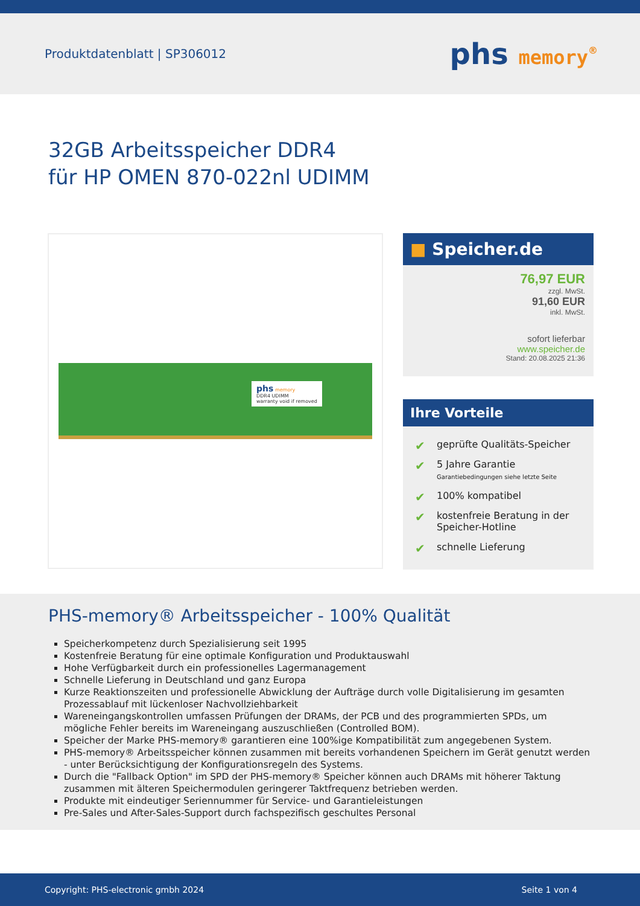Produktdatenblatt | SP306012
phs memory<sup>®</sup>
32GB Arbeitsspeicher DDR4
für HP OMEN 870-022nl UDIMM
phs memory
DDR4 UDIMM
warranty void if removed
■ Speicher.de
76,97 EUR
zzgl. MwSt.
91,60 EUR
inkl. MwSt.
sofort lieferbar
www.speicher.de
Stand: 20.08.2025 21:36
Ihre Vorteile
✔ geprüfte Qualitäts-Speicher
✔ 5 Jahre Garantie
Garantiebedingungen siehe letzte Seite
✔ 100% kompatibel
✔ kostenfreie Beratung in der Speicher-Hotline
✔ schnelle Lieferung
PHS-memory® Arbeitsspeicher - 100% Qualität
Speicherkompetenz durch Spezialisierung seit 1995
Kostenfreie Beratung für eine optimale Konfiguration und Produktauswahl
Hohe Verfügbarkeit durch ein professionelles Lagermanagement
Schnelle Lieferung in Deutschland und ganz Europa
Kurze Reaktionszeiten und professionelle Abwicklung der Aufträge durch volle Digitalisierung im gesamten Prozessablauf mit lückenloser Nachvollziehbarkeit
Wareneingangskontrollen umfassen Prüfungen der DRAMs, der PCB und des programmierten SPDs, um mögliche Fehler bereits im Wareneingang auszuschließen (Controlled BOM).
Speicher der Marke PHS-memory® garantieren eine 100%ige Kompatibilität zum angegebenen System.
PHS-memory® Arbeitsspeicher können zusammen mit bereits vorhandenen Speichern im Gerät genutzt werden - unter Berücksichtigung der Konfigurationsregeln des Systems.
Durch die "Fallback Option" im SPD der PHS-memory® Speicher können auch DRAMs mit höherer Taktung zusammen mit älteren Speichermodulen geringerer Taktfrequenz betrieben werden.
Produkte mit eindeutiger Seriennummer für Service- und Garantieleistungen
Pre-Sales und After-Sales-Support durch fachspezifisch geschultes Personal
Copyright: PHS-electronic gmbh 2024 Seite 1 von 4